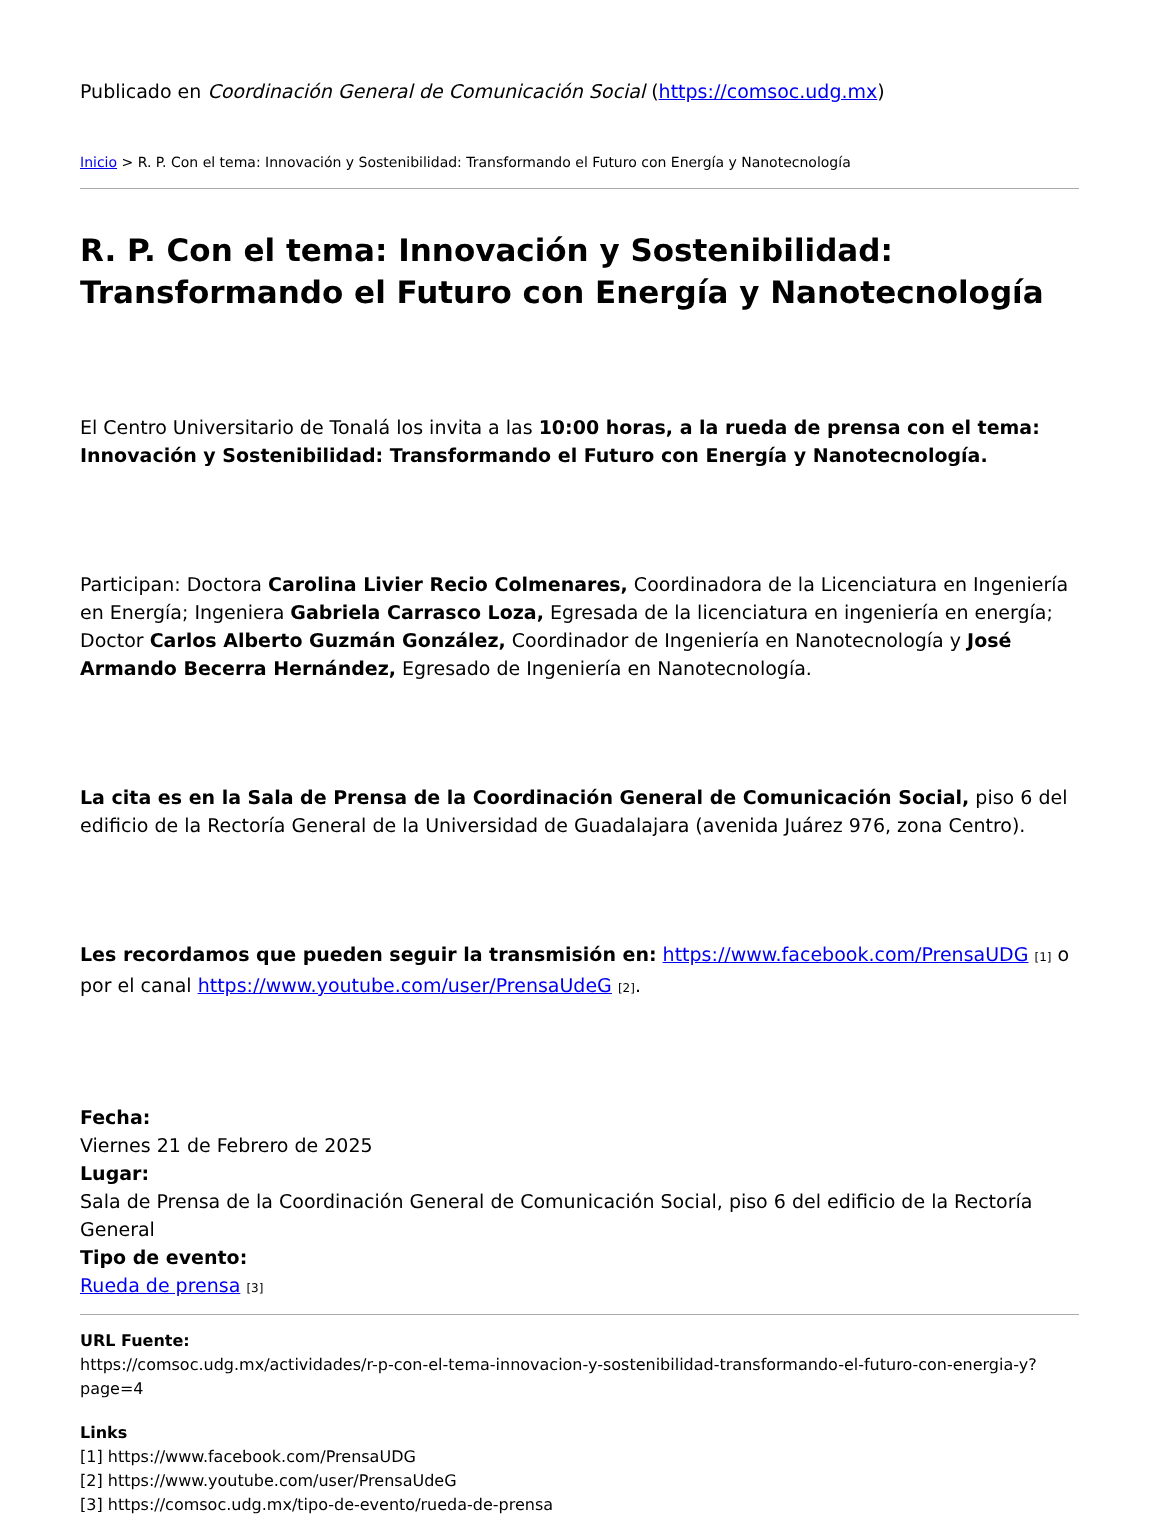Publicado en Coordinación General de Comunicación Social (https://comsoc.udg.mx)
Inicio > R. P. Con el tema: Innovación y Sostenibilidad: Transformando el Futuro con Energía y Nanotecnología
R. P. Con el tema: Innovación y Sostenibilidad: Transformando el Futuro con Energía y Nanotecnología
El Centro Universitario de Tonalá los invita a las 10:00 horas, a la rueda de prensa con el tema: Innovación y Sostenibilidad: Transformando el Futuro con Energía y Nanotecnología.
Participan: Doctora Carolina Livier Recio Colmenares, Coordinadora de la Licenciatura en Ingeniería en Energía; Ingeniera Gabriela Carrasco Loza, Egresada de la licenciatura en ingeniería en energía; Doctor Carlos Alberto Guzmán González, Coordinador de Ingeniería en Nanotecnología y José Armando Becerra Hernández, Egresado de Ingeniería en Nanotecnología.
La cita es en la Sala de Prensa de la Coordinación General de Comunicación Social, piso 6 del edificio de la Rectoría General de la Universidad de Guadalajara (avenida Juárez 976, zona Centro).
Les recordamos que pueden seguir la transmisión en: https://www.facebook.com/PrensaUDG [1] o por el canal https://www.youtube.com/user/PrensaUdeG [2].
Fecha:
Viernes 21 de Febrero de 2025
Lugar:
Sala de Prensa de la Coordinación General de Comunicación Social, piso 6 del edificio de la Rectoría General
Tipo de evento:
Rueda de prensa [3]
URL Fuente:
https://comsoc.udg.mx/actividades/r-p-con-el-tema-innovacion-y-sostenibilidad-transformando-el-futuro-con-energia-y?page=4
Links
[1] https://www.facebook.com/PrensaUDG
[2] https://www.youtube.com/user/PrensaUdeG
[3] https://comsoc.udg.mx/tipo-de-evento/rueda-de-prensa